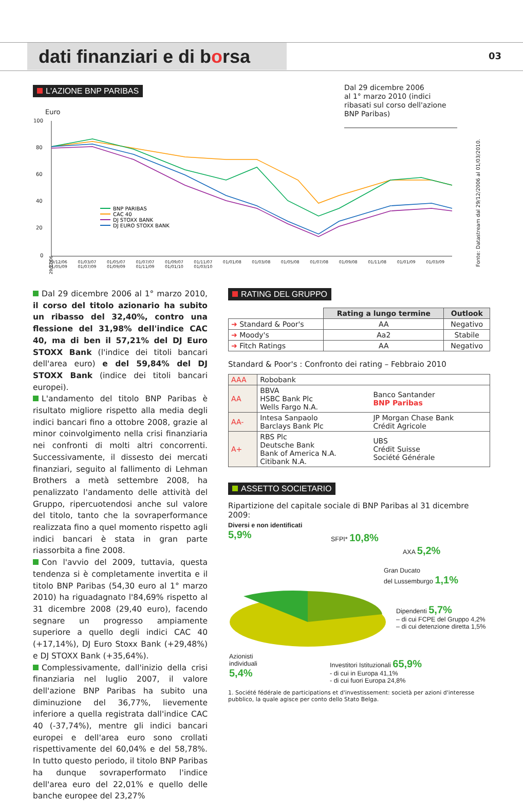dati finanziari e di borsa
03
L'AZIONE BNP PARIBAS
Dal 29 dicembre 2006
al 1° marzo 2010 (indici ribasati sul corso dell'azione BNP Paribas)
Euro
100
80
60
40
20
0
BNP PARIBAS
CAC 40
DJ STOXX BANK
DJ EURO STOXX BANK
29/12/06
29/12/06 01/03/07 01/05/07 01/07/07 01/09/07 01/11/07 01/01/08 01/03/08 01/05/08 01/07/08 01/09/08 01/11/08 01/01/09 01/03/09 01/05/09 01/07/09 01/09/09 01/11/09 01/01/10 01/03/10
Fonte: Datastream dal 29/12/2006 al 01/03/2010.
Dal 29 dicembre 2006 al 1° marzo 2010, il corso del titolo azionario ha subito un ribasso del 32,40%, contro una flessione del 31,98% dell'indice CAC 40, ma di ben il 57,21% del DJ Euro STOXX Bank (l'indice dei titoli bancari dell'area euro) e del 59,84% del DJ STOXX Bank (indice dei titoli bancari europei).
L'andamento del titolo BNP Paribas è risultato migliore rispetto alla media degli indici bancari fino a ottobre 2008, grazie al minor coinvolgimento nella crisi finanziaria nei confronti di molti altri concorrenti. Successivamente, il dissesto dei mercati finanziari, seguito al fallimento di Lehman Brothers a metà settembre 2008, ha penalizzato l'andamento delle attività del Gruppo, ripercuotendosi anche sul valore del titolo, tanto che la sovraperformance realizzata fino a quel momento rispetto agli indici bancari è stata in gran parte riassorbita a fine 2008.
Con l'avvio del 2009, tuttavia, questa tendenza si è completamente invertita e il titolo BNP Paribas (54,30 euro al 1° marzo 2010) ha riguadagnato l'84,69% rispetto al 31 dicembre 2008 (29,40 euro), facendo segnare un progresso ampiamente superiore a quello degli indici CAC 40 (+17,14%), DJ Euro Stoxx Bank (+29,48%) e DJ STOXX Bank (+35,64%).
Complessivamente, dall'inizio della crisi finanziaria nel luglio 2007, il valore dell'azione BNP Paribas ha subito una diminuzione del 36,77%, lievemente inferiore a quella registrata dall'indice CAC 40 (-37,74%), mentre gli indici bancari europei e dell'area euro sono crollati rispettivamente del 60,04% e del 58,78%. In tutto questo periodo, il titolo BNP Paribas ha dunque sovraperformato l'indice dell'area euro del 22,01% e quello delle banche europee del 23,27%
RATING DEL GRUPPO
| | Rating a lungo termine | Outlook |
| --- | --- | --- |
| ➜ Standard & Poor's | AA | Negativo |
| ➜ Moody's | Aa2 | Stabile |
| ➜ Fitch Ratings | AA | Negativo |
Standard & Poor's : Confronto dei rating – Febbraio 2010
| AAA | Robobank | |
| AA | BBVA HSBC Bank Plc Wells Fargo N.A. | Banco Santander BNP Paribas |
| AA- | Intesa Sanpaolo Barclays Bank Plc | JP Morgan Chase Bank Crédit Agricole |
| A+ | RBS Plc Deutsche Bank Bank of America N.A. Citibank N.A. | UBS Crédit Suisse Société Générale |
ASSETTO SOCIETARIO
Ripartizione del capitale sociale di BNP Paribas al 31 dicembre 2009:
Diversi e non identificati
5,9%
SFPI* 10,8%
AXA 5,2%
Gran Ducato
del Lussemburgo 1,1%
Dipendenti 5,7%
– di cui FCPE del Gruppo 4,2%
– di cui detenzione diretta 1,5%
Azionisti
individuali
5,4%
Investitori Istituzionali 65,9%
- di cui in Europa 41,1%
- di cui fuori Europa 24,8%
1. Société fédérale de participations et d'investissement: società per azioni d'interesse pubblico, la quale agisce per conto dello Stato Belga.